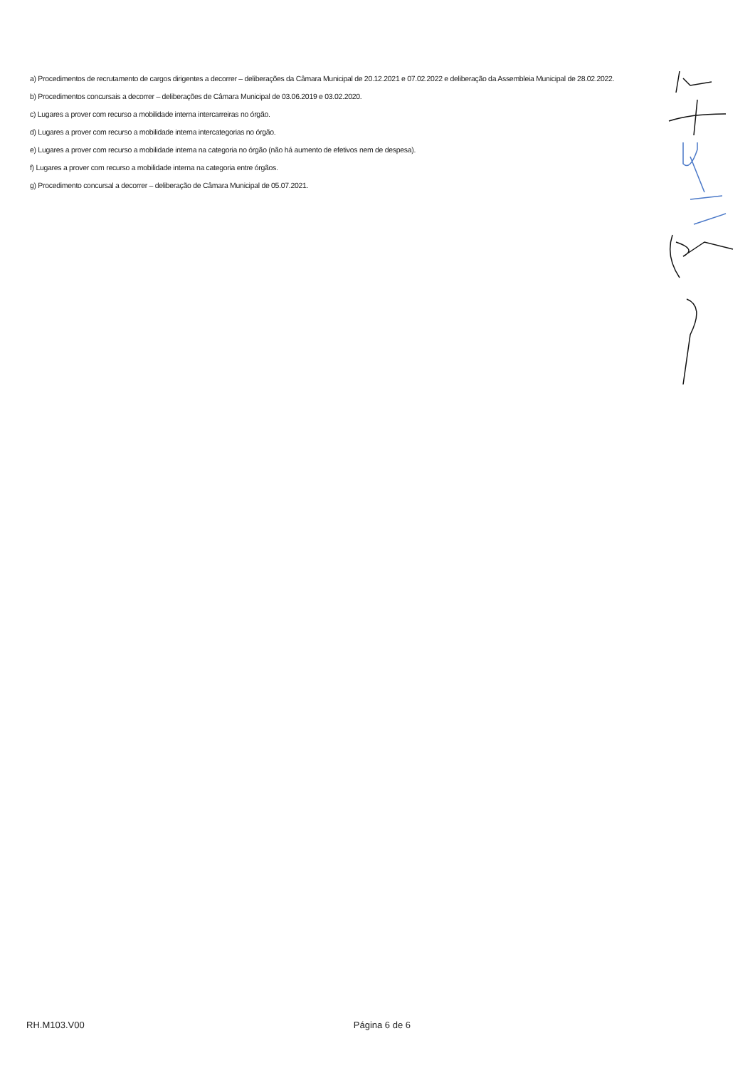a) Procedimentos de recrutamento de cargos dirigentes a decorrer – deliberações da Câmara Municipal de 20.12.2021 e 07.02.2022 e deliberação da Assembleia Municipal de 28.02.2022.
b) Procedimentos concursais a decorrer – deliberações de Câmara Municipal de 03.06.2019 e 03.02.2020.
c) Lugares a prover com recurso a mobilidade interna intercarreiras no órgão.
d) Lugares a prover com recurso a mobilidade interna intercategorias no órgão.
e) Lugares a prover com recurso a mobilidade interna na categoria no órgão (não há aumento de efetivos nem de despesa).
f) Lugares a prover com recurso a mobilidade interna na categoria entre órgãos.
g) Procedimento concursal a decorrer – deliberação de Câmara Municipal de 05.07.2021.
RH.M103.V00 Página 6 de 6